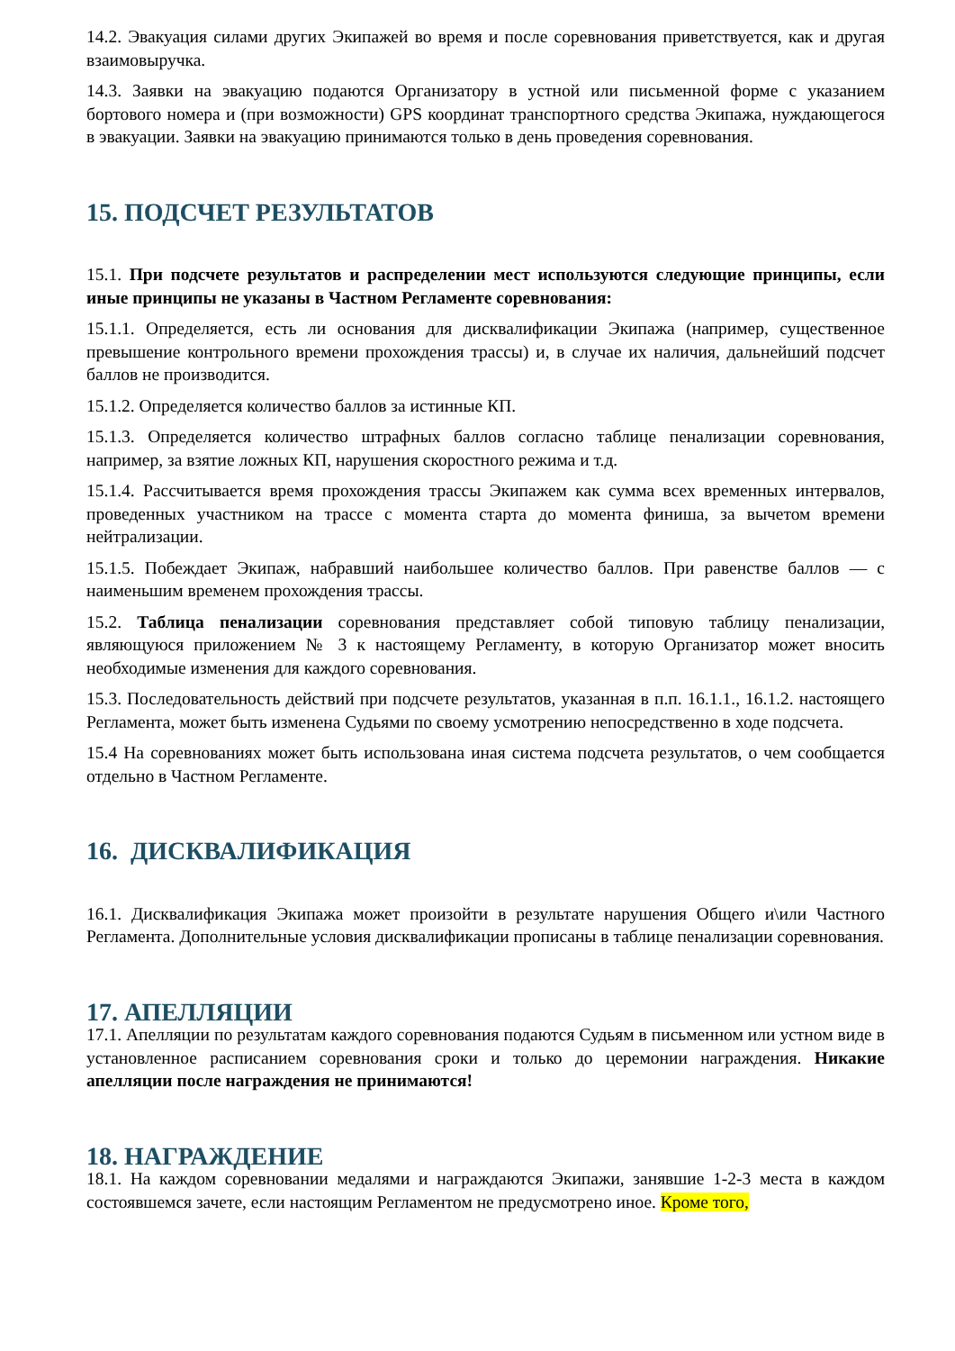14.2. Эвакуация силами других Экипажей во время и после соревнования приветствуется, как и другая взаимовыручка.
14.3. Заявки на эвакуацию подаются Организатору в устной или письменной форме с указанием бортового номера и (при возможности) GPS координат транспортного средства Экипажа, нуждающегося в эвакуации. Заявки на эвакуацию принимаются только в день проведения соревнования.
15. ПОДСЧЕТ РЕЗУЛЬТАТОВ
15.1. При подсчете результатов и распределении мест используются следующие принципы, если иные принципы не указаны в Частном Регламенте соревнования:
15.1.1. Определяется, есть ли основания для дисквалификации Экипажа (например, существенное превышение контрольного времени прохождения трассы) и, в случае их наличия, дальнейший подсчет баллов не производится.
15.1.2. Определяется количество баллов за истинные КП.
15.1.3. Определяется количество штрафных баллов согласно таблице пенализации соревнования, например, за взятие ложных КП, нарушения скоростного режима и т.д.
15.1.4. Рассчитывается время прохождения трассы Экипажем как сумма всех временных интервалов, проведенных участником на трассе с момента старта до момента финиша, за вычетом времени нейтрализации.
15.1.5. Побеждает Экипаж, набравший наибольшее количество баллов. При равенстве баллов — с наименьшим временем прохождения трассы.
15.2. Таблица пенализации соревнования представляет собой типовую таблицу пенализации, являющуюся приложением № 3 к настоящему Регламенту, в которую Организатор может вносить необходимые изменения для каждого соревнования.
15.3. Последовательность действий при подсчете результатов, указанная в п.п. 16.1.1., 16.1.2. настоящего Регламента, может быть изменена Судьями по своему усмотрению непосредственно в ходе подсчета.
15.4 На соревнованиях может быть использована иная система подсчета результатов, о чем сообщается отдельно в Частном Регламенте.
16. ДИСКВАЛИФИКАЦИЯ
16.1. Дисквалификация Экипажа может произойти в результате нарушения Общего и\или Частного Регламента. Дополнительные условия дисквалификации прописаны в таблице пенализации соревнования.
17. АПЕЛЛЯЦИИ
17.1. Апелляции по результатам каждого соревнования подаются Судьям в письменном или устном виде в установленное расписанием соревнования сроки и только до церемонии награждения. Никакие апелляции после награждения не принимаются!
18. НАГРАЖДЕНИЕ
18.1. На каждом соревновании медалями и награждаются Экипажи, занявшие 1-2-3 места в каждом состоявшемся зачете, если настоящим Регламентом не предусмотрено иное. Кроме того,